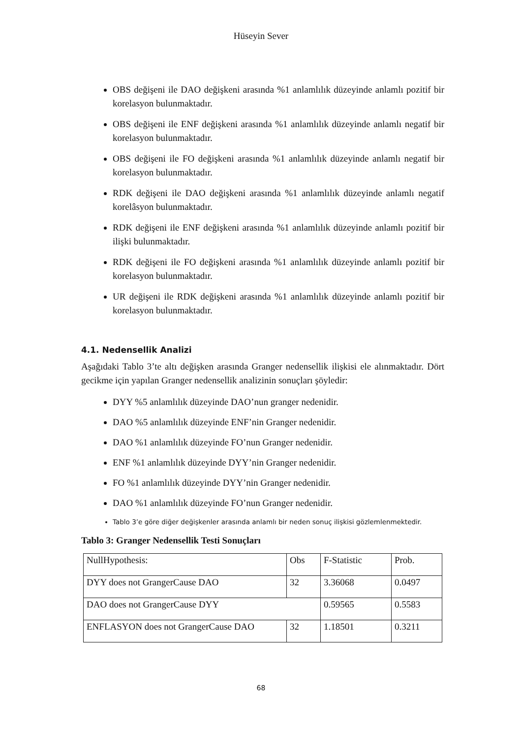Hüseyin Sever
OBS değişeni ile DAO değişkeni arasında %1 anlamlılık düzeyinde anlamlı pozitif bir korelasyon bulunmaktadır.
OBS değişeni ile ENF değişkeni arasında %1 anlamlılık düzeyinde anlamlı negatif bir korelasyon bulunmaktadır.
OBS değişeni ile FO değişkeni arasında %1 anlamlılık düzeyinde anlamlı negatif bir korelasyon bulunmaktadır.
RDK değişeni ile DAO değişkeni arasında %1 anlamlılık düzeyinde anlamlı negatif korelâsyon bulunmaktadır.
RDK değişeni ile ENF değişkeni arasında %1 anlamlılık düzeyinde anlamlı pozitif bir ilişki bulunmaktadır.
RDK değişeni ile FO değişkeni arasında %1 anlamlılık düzeyinde anlamlı pozitif bir korelasyon bulunmaktadır.
UR değişeni ile RDK değişkeni arasında %1 anlamlılık düzeyinde anlamlı pozitif bir korelasyon bulunmaktadır.
4.1. Nedensellik Analizi
Aşağıdaki Tablo 3’te altı değişken arasında Granger nedensellik ilişkisi ele alınmaktadır. Dört gecikme için yapılan Granger nedensellik analizinin sonuçları şöyledir:
DYY %5 anlamlılık düzeyinde DAO’nun granger nedenidir.
DAO %5 anlamlılık düzeyinde ENF’nin Granger nedenidir.
DAO %1 anlamlılık düzeyinde FO’nun Granger nedenidir.
ENF %1 anlamlılık düzeyinde DYY’nin Granger nedenidir.
FO %1 anlamlılık düzeyinde DYY’nin Granger nedenidir.
DAO %1 anlamlılık düzeyinde FO’nun Granger nedenidir.
Tablo 3’e göre diğer değişkenler arasında anlamlı bir neden sonuç ilişkisi gözlemlenmektedir.
Tablo 3: Granger Nedensellik Testi Sonuçları
| NullHypothesis: | Obs | F-Statistic | Prob. |
| DYY does not GrangerCause DAO | 32 | 3.36068 | 0.0497 |
| DAO does not GrangerCause DYY | | 0.59565 | 0.5583 |
| ENFLASYON does not GrangerCause DAO | 32 | 1.18501 | 0.3211 |
68